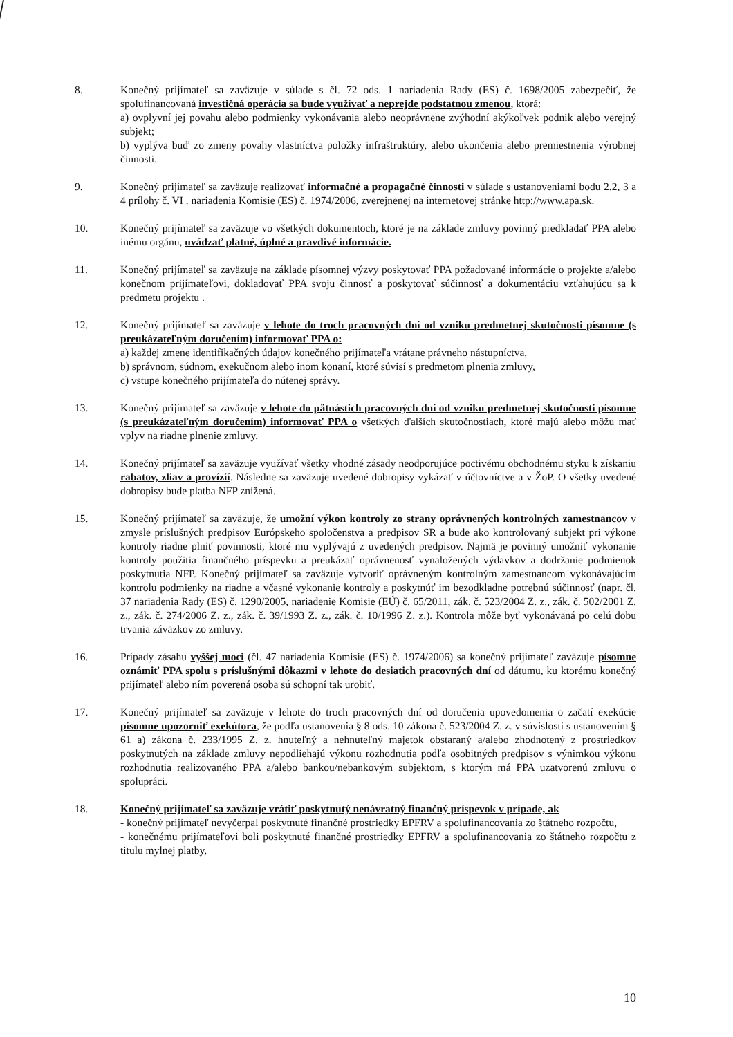8. Konečný prijímateľ sa zaväzuje v súlade s čl. 72 ods. 1 nariadenia Rady (ES) č. 1698/2005 zabezpečiť, že spolufinancovaná investičná operácia sa bude využívať a neprejde podstatnou zmenou, ktorá:
a) ovplyvní jej povahu alebo podmienky vykonávania alebo neoprávnene zvýhodní akýkoľvek podnik alebo verejný subjekt;
b) vyplýva buď zo zmeny povahy vlastníctva položky infraštruktúry, alebo ukončenia alebo premiestnenia výrobnej činnosti.
9. Konečný prijímateľ sa zaväzuje realizovať informačné a propagačné činnosti v súlade s ustanoveniami bodu 2.2, 3 a 4 prílohy č. VI . nariadenia Komisie (ES) č. 1974/2006, zverejnenej na internetovej stránke http://www.apa.sk.
10. Konečný prijímateľ sa zaväzuje vo všetkých dokumentoch, ktoré je na základe zmluvy povinný predkladať PPA alebo inému orgánu, uvádzať platné, úplné a pravdivé informácie.
11. Konečný prijímateľ sa zaväzuje na základe písomnej výzvy poskytovať PPA požadované informácie o projekte a/alebo konečnom prijímateľovi, dokladovať PPA svoju činnosť a poskytovať súčinnosť a dokumentáciu vzťahujúcu sa k predmetu projektu .
12. Konečný prijímateľ sa zaväzuje v lehote do troch pracovných dní od vzniku predmetnej skutočnosti písomne (s preukázateľným doručením) informovať PPA o:
a) každej zmene identifikačných údajov konečného prijímateľa vrátane právneho nástupníctva,
b) správnom, súdnom, exekučnom alebo inom konaní, ktoré súvisí s predmetom plnenia zmluvy,
c) vstupe konečného prijímateľa do nútenej správy.
13. Konečný prijímateľ sa zaväzuje v lehote do pätnástich pracovných dní od vzniku predmetnej skutočnosti písomne (s preukázateľným doručením) informovať PPA o všetkých ďalších skutočnostiach, ktoré majú alebo môžu mať vplyv na riadne plnenie zmluvy.
14. Konečný prijímateľ sa zaväzuje využívať všetky vhodné zásady neodporujúce poctivému obchodnému styku k získaniu rabatov, zliav a provízií. Následne sa zaväzuje uvedené dobropisy vykázať v účtovníctve a v ŽoP. O všetky uvedené dobropisy bude platba NFP znížená.
15. Konečný prijímateľ sa zaväzuje, že umožní výkon kontroly zo strany oprávnených kontrolných zamestnancov v zmysle príslušných predpisov Európskeho spoločenstva a predpisov SR a bude ako kontrolovaný subjekt pri výkone kontroly riadne plniť povinnosti, ktoré mu vyplývajú z uvedených predpisov. Najmä je povinný umožniť vykonanie kontroly použitia finančného príspevku a preukázať oprávnenosť vynaložených výdavkov a dodržanie podmienok poskytnutia NFP. Konečný prijímateľ sa zaväzuje vytvoriť oprávneným kontrolným zamestnancom vykonávajúcim kontrolu podmienky na riadne a včasné vykonanie kontroly a poskytnúť im bezodkladne potrebnú súčinnosť (napr. čl. 37 nariadenia Rady (ES) č. 1290/2005, nariadenie Komisie (EÚ) č. 65/2011, zák. č. 523/2004 Z. z., zák. č. 502/2001 Z. z., zák. č. 274/2006 Z. z., zák. č. 39/1993 Z. z., zák. č. 10/1996 Z. z.). Kontrola môže byť vykonávaná po celú dobu trvania záväzkov zo zmluvy.
16. Prípady zásahu vyššej moci (čl. 47 nariadenia Komisie (ES) č. 1974/2006) sa konečný prijímateľ zaväzuje písomne oznámiť PPA spolu s príslušnými dôkazmi v lehote do desiatich pracovných dní od dátumu, ku ktorému konečný prijímateľ alebo ním poverená osoba sú schopní tak urobiť.
17. Konečný prijímateľ sa zaväzuje v lehote do troch pracovných dní od doručenia upovedomenia o začatí exekúcie písomne upozorniť exekútora, že podľa ustanovenia § 8 ods. 10 zákona č. 523/2004 Z. z. v súvislosti s ustanovením § 61 a) zákona č. 233/1995 Z. z. hnuteľný a nehnuteľný majetok obstaraný a/alebo zhodnotený z prostriedkov poskytnutých na základe zmluvy nepodliehajú výkonu rozhodnutia podľa osobitných predpisov s výnimkou výkonu rozhodnutia realizovaného PPA a/alebo bankou/nebankovým subjektom, s ktorým má PPA uzatvorenú zmluvu o spolupráci.
18. Konečný prijímateľ sa zaväzuje vrátiť poskytnutý nenávratný finančný príspevok v prípade, ak
- konečný prijímateľ nevyčerpal poskytnuté finančné prostriedky EPFRV a spolufinancovania zo štátneho rozpočtu,
- konečnému prijímateľovi boli poskytnuté finančné prostriedky EPFRV a spolufinancovania zo štátneho rozpočtu z titulu mylnej platby,
10